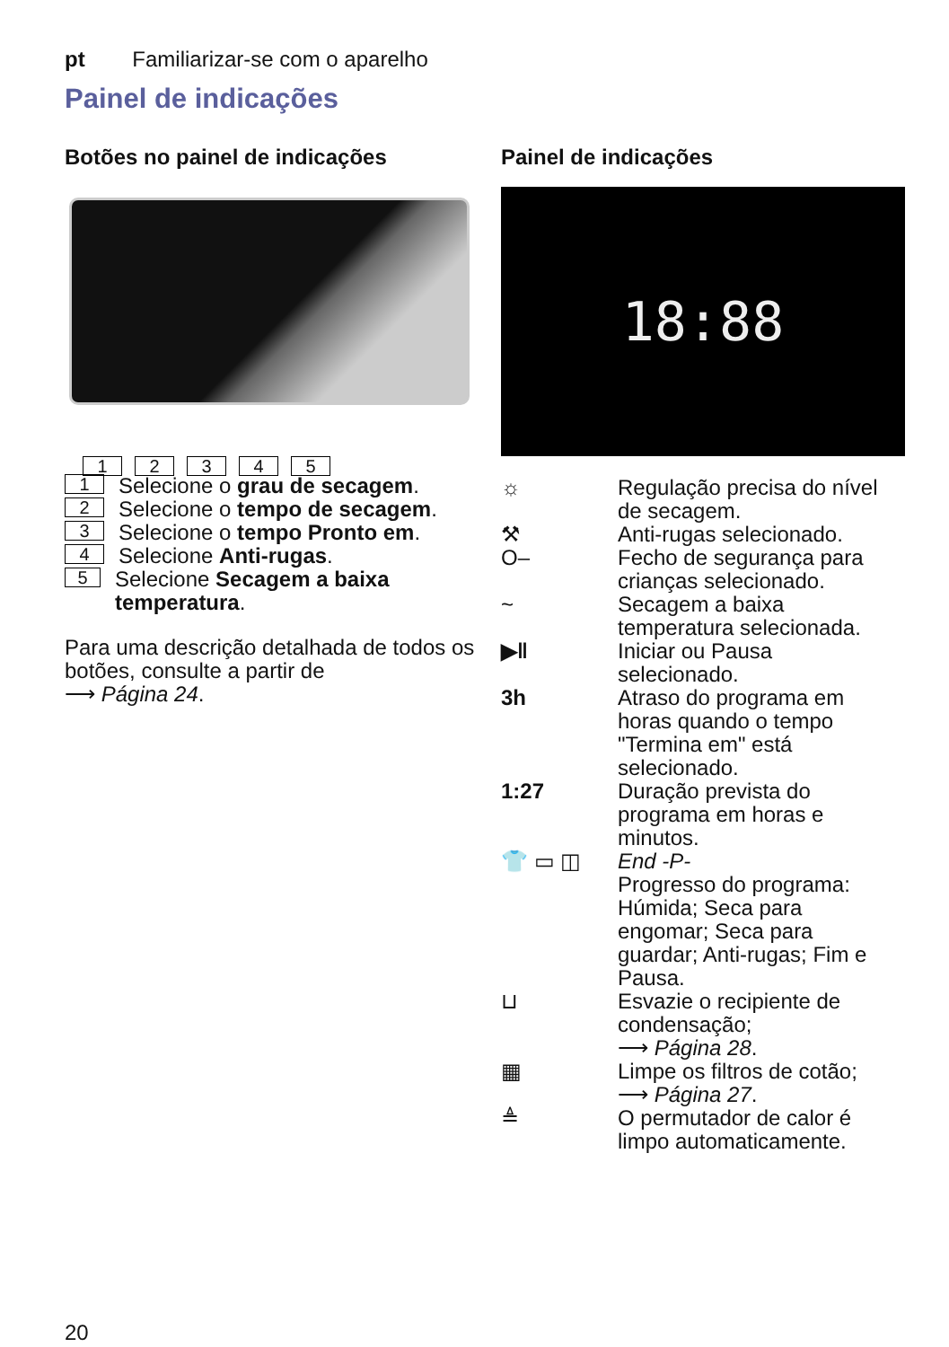pt Familiarizar-se com o aparelho
Painel de indicações
Botões no painel de indicações
12345
1 Selecione o grau de secagem.
2 Selecione o tempo de secagem.
3 Selecione o tempo Pronto em.
4 Selecione Anti-rugas.
5 Selecione Secagem a baixa temperatura.
Para uma descrição detalhada de todos os botões, consulte a partir de
⟶ Página 24.
Painel de indicações
18:88
☼ Regulação precisa do nível de secagem.
⚒ Anti-rugas selecionado.
O‒ Fecho de segurança para crianças selecionado.
~ Secagem a baixa temperatura selecionada.
▶‖ Iniciar ou Pausa selecionado.
3h Atraso do programa em horas quando o tempo "Termina em" está selecionado.
1:27 Duração prevista do programa em horas e minutos.
👕 ▭ ◫ End -P-
Progresso do programa: Húmida; Seca para engomar; Seca para guardar; Anti-rugas; Fim e Pausa.
⊔ Esvazie o recipiente de condensação;
⟶ Página 28.
▦ Limpe os filtros de cotão;
⟶ Página 27.
≜ O permutador de calor é limpo automaticamente.
20